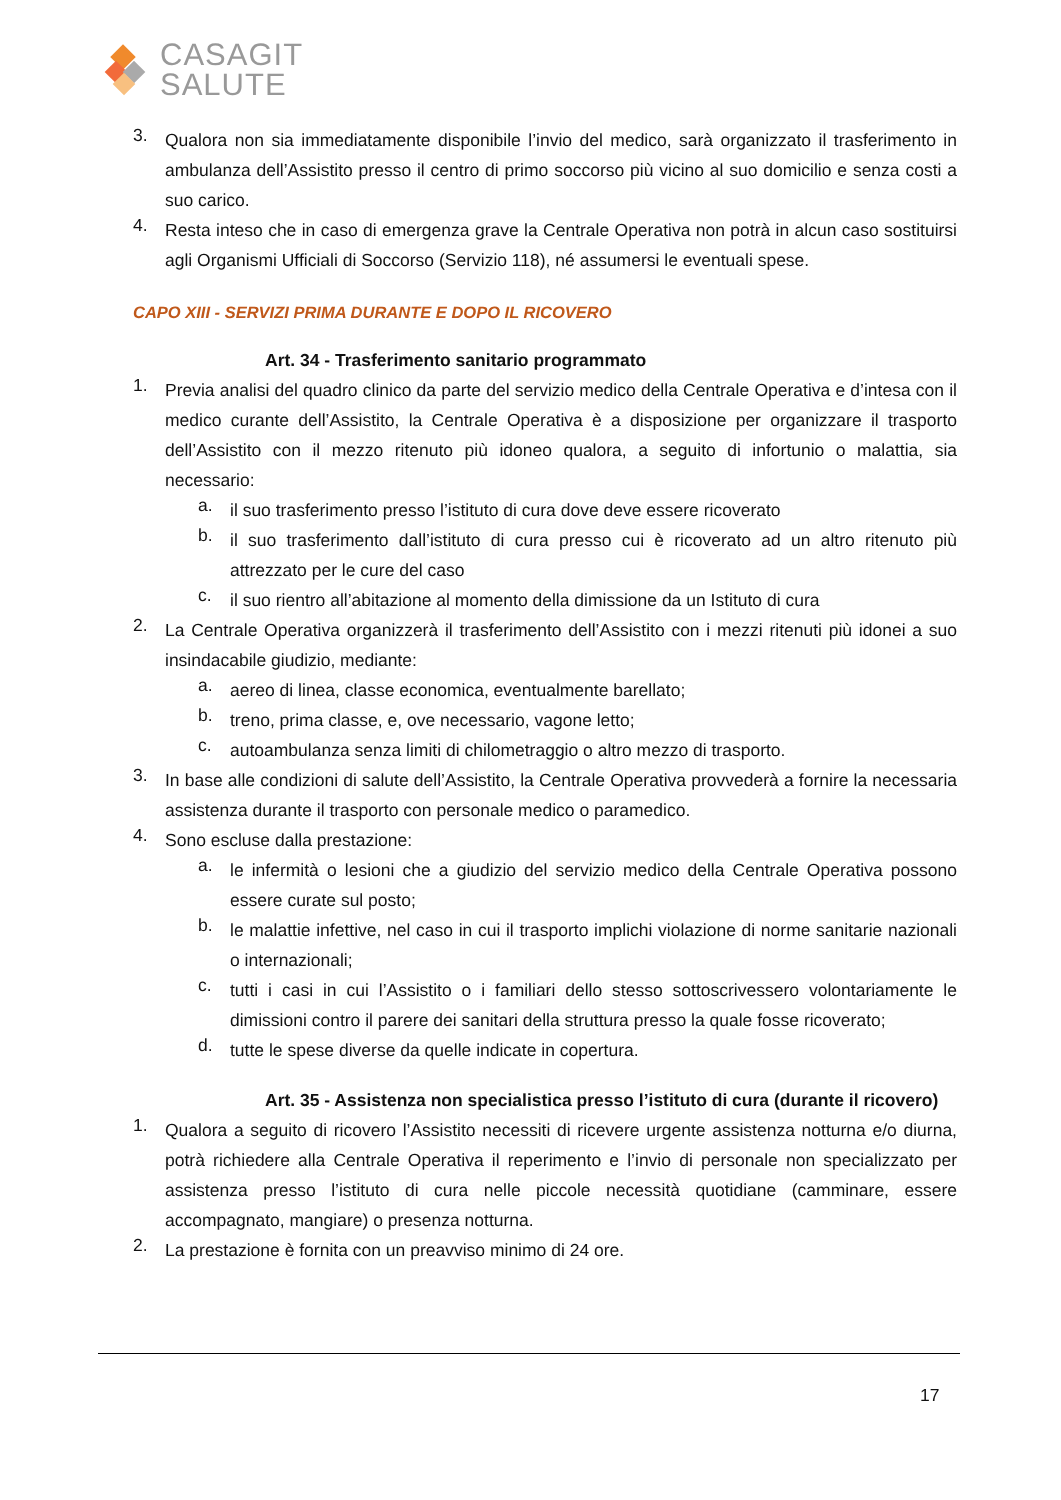CASAGIT
SALUTE
3.
Qualora non sia immediatamente disponibile l’invio del medico, sarà organizzato il trasferimento in ambulanza dell’Assistito presso il centro di primo soccorso più vicino al suo domicilio e senza costi a suo carico.
4.
Resta inteso che in caso di emergenza grave la Centrale Operativa non potrà in alcun caso sostituirsi agli Organismi Ufficiali di Soccorso (Servizio 118), né assumersi le eventuali spese.
CAPO XIII - SERVIZI PRIMA DURANTE E DOPO IL RICOVERO
Art. 34 - Trasferimento sanitario programmato
1.
Previa analisi del quadro clinico da parte del servizio medico della Centrale Operativa e d’intesa con il medico curante dell’Assistito, la Centrale Operativa è a disposizione per organizzare il trasporto dell’Assistito con il mezzo ritenuto più idoneo qualora, a seguito di infortunio o malattia, sia necessario:
a.
il suo trasferimento presso l’istituto di cura dove deve essere ricoverato
b.
il suo trasferimento dall’istituto di cura presso cui è ricoverato ad un altro ritenuto più attrezzato per le cure del caso
c.
il suo rientro all’abitazione al momento della dimissione da un Istituto di cura
2.
La Centrale Operativa organizzerà il trasferimento dell’Assistito con i mezzi ritenuti più idonei a suo insindacabile giudizio, mediante:
a.
aereo di linea, classe economica, eventualmente barellato;
b.
treno, prima classe, e, ove necessario, vagone letto;
c.
autoambulanza senza limiti di chilometraggio o altro mezzo di trasporto.
3.
In base alle condizioni di salute dell’Assistito, la Centrale Operativa provvederà a fornire la necessaria assistenza durante il trasporto con personale medico o paramedico.
4.
Sono escluse dalla prestazione:
a.
le infermità o lesioni che a giudizio del servizio medico della Centrale Operativa possono essere curate sul posto;
b.
le malattie infettive, nel caso in cui il trasporto implichi violazione di norme sanitarie nazionali o internazionali;
c.
tutti i casi in cui l’Assistito o i familiari dello stesso sottoscrivessero volontariamente le dimissioni contro il parere dei sanitari della struttura presso la quale fosse ricoverato;
d.
tutte le spese diverse da quelle indicate in copertura.
Art. 35 - Assistenza non specialistica presso l’istituto di cura (durante il ricovero)
1.
Qualora a seguito di ricovero l’Assistito necessiti di ricevere urgente assistenza notturna e/o diurna, potrà richiedere alla Centrale Operativa il reperimento e l’invio di personale non specializzato per assistenza presso l’istituto di cura nelle piccole necessità quotidiane (camminare, essere accompagnato, mangiare) o presenza notturna.
2.
La prestazione è fornita con un preavviso minimo di 24 ore.
17